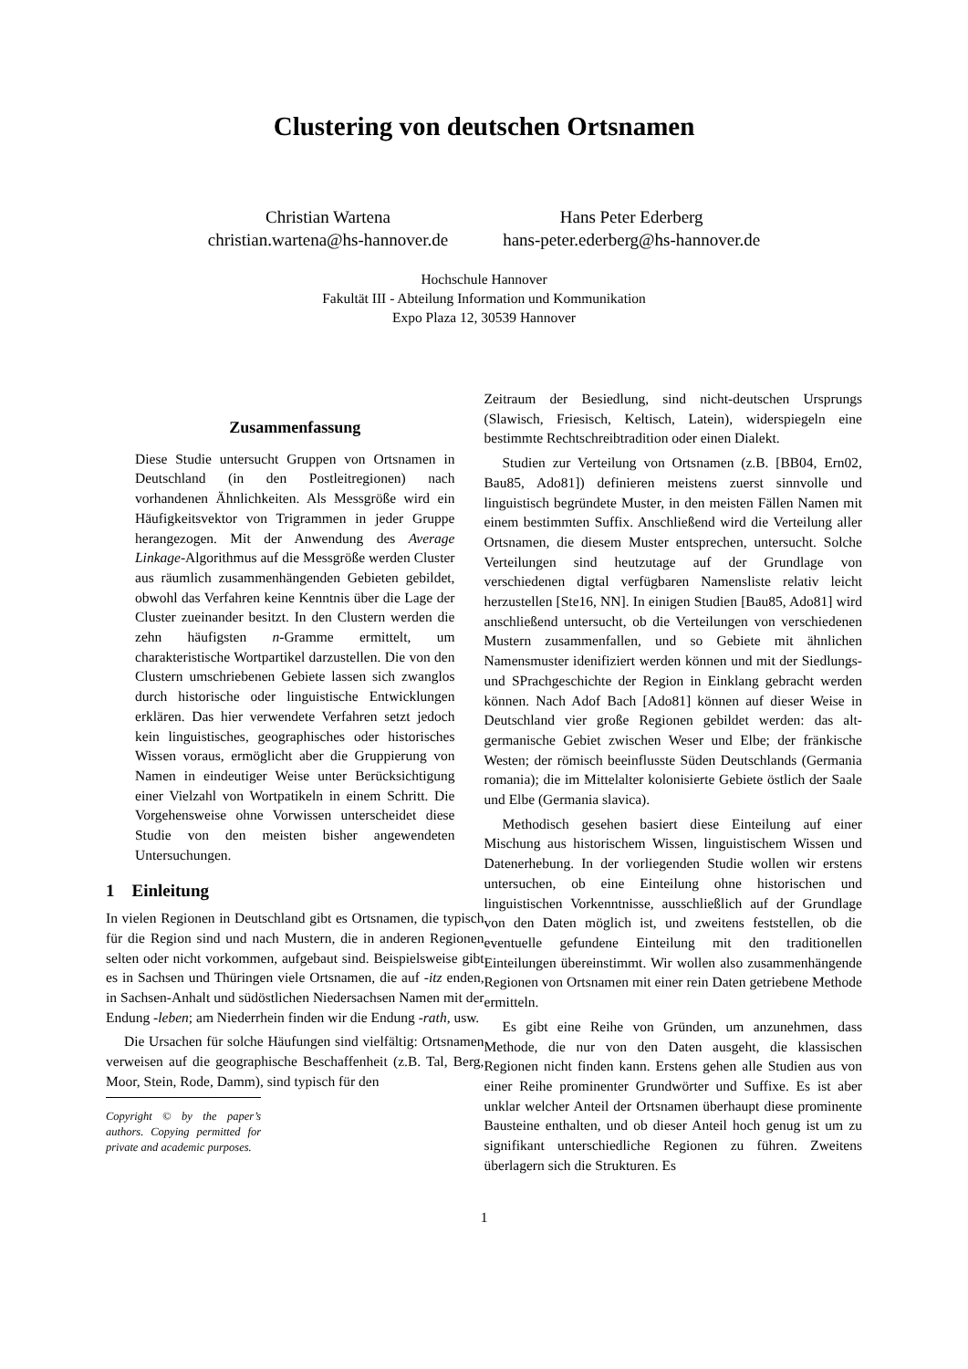Clustering von deutschen Ortsnamen
Christian Wartena
christian.wartena@hs-hannover.de
Hans Peter Ederberg
hans-peter.ederberg@hs-hannover.de
Hochschule Hannover
Fakultät III - Abteilung Information und Kommunikation
Expo Plaza 12, 30539 Hannover
Zusammenfassung
Diese Studie untersucht Gruppen von Ortsnamen in Deutschland (in den Postleitregionen) nach vorhandenen Ähnlichkeiten. Als Messgröße wird ein Häufigkeitsvektor von Trigrammen in jeder Gruppe herangezogen. Mit der Anwendung des Average Linkage-Algorithmus auf die Messgröße werden Cluster aus räumlich zusammenhängenden Gebieten gebildet, obwohl das Verfahren keine Kenntnis über die Lage der Cluster zueinander besitzt. In den Clustern werden die zehn häufigsten n-Gramme ermittelt, um charakteristische Wortpartikel darzustellen. Die von den Clustern umschriebenen Gebiete lassen sich zwanglos durch historische oder linguistische Entwicklungen erklären. Das hier verwendete Verfahren setzt jedoch kein linguistisches, geographisches oder historisches Wissen voraus, ermöglicht aber die Gruppierung von Namen in eindeutiger Weise unter Berücksichtigung einer Vielzahl von Wortpatikeln in einem Schritt. Die Vorgehensweise ohne Vorwissen unterscheidet diese Studie von den meisten bisher angewendeten Untersuchungen.
1 Einleitung
In vielen Regionen in Deutschland gibt es Ortsnamen, die typisch für die Region sind und nach Mustern, die in anderen Regionen selten oder nicht vorkommen, aufgebaut sind. Beispielsweise gibt es in Sachsen und Thüringen viele Ortsnamen, die auf -itz enden, in Sachsen-Anhalt und südöstlichen Niedersachsen Namen mit der Endung -leben; am Niederrhein finden wir die Endung -rath, usw.
Die Ursachen für solche Häufungen sind vielfältig: Ortsnamen verweisen auf die geographische Beschaffenheit (z.B. Tal, Berg, Moor, Stein, Rode, Damm), sind typisch für den
Copyright © by the paper’s authors. Copying permitted for private and academic purposes.
Zeitraum der Besiedlung, sind nicht-deutschen Ursprungs (Slawisch, Friesisch, Keltisch, Latein), widerspiegeln eine bestimmte Rechtschreibtradition oder einen Dialekt.
Studien zur Verteilung von Ortsnamen (z.B. [BB04, Ern02, Bau85, Ado81]) definieren meistens zuerst sinnvolle und linguistisch begründete Muster, in den meisten Fällen Namen mit einem bestimmten Suffix. Anschließend wird die Verteilung aller Ortsnamen, die diesem Muster entsprechen, untersucht. Solche Verteilungen sind heutzutage auf der Grundlage von verschiedenen digtal verfügbaren Namensliste relativ leicht herzustellen [Ste16, NN]. In einigen Studien [Bau85, Ado81] wird anschließend untersucht, ob die Verteilungen von verschiedenen Mustern zusammenfallen, und so Gebiete mit ähnlichen Namensmuster idenifiziert werden können und mit der Siedlungs- und SPrachgeschichte der Region in Einklang gebracht werden können. Nach Adof Bach [Ado81] können auf dieser Weise in Deutschland vier große Regionen gebildet werden: das alt-germanische Gebiet zwischen Weser und Elbe; der fränkische Westen; der römisch beeinflusste Süden Deutschlands (Germania romania); die im Mittelalter kolonisierte Gebiete östlich der Saale und Elbe (Germania slavica).
Methodisch gesehen basiert diese Einteilung auf einer Mischung aus historischem Wissen, linguistischem Wissen und Datenerhebung. In der vorliegenden Studie wollen wir erstens untersuchen, ob eine Einteilung ohne historischen und linguistischen Vorkenntnisse, ausschließlich auf der Grundlage von den Daten möglich ist, und zweitens feststellen, ob die eventuelle gefundene Einteilung mit den traditionellen Einteilungen übereinstimmt. Wir wollen also zusammenhängende Regionen von Ortsnamen mit einer rein Daten getriebene Methode ermitteln.
Es gibt eine Reihe von Gründen, um anzunehmen, dass Methode, die nur von den Daten ausgeht, die klassischen Regionen nicht finden kann. Erstens gehen alle Studien aus von einer Reihe prominenter Grundwörter und Suffixe. Es ist aber unklar welcher Anteil der Ortsnamen überhaupt diese prominente Bausteine enthalten, und ob dieser Anteil hoch genug ist um zu signifikant unterschiedliche Regionen zu führen. Zweitens überlagern sich die Strukturen. Es
1